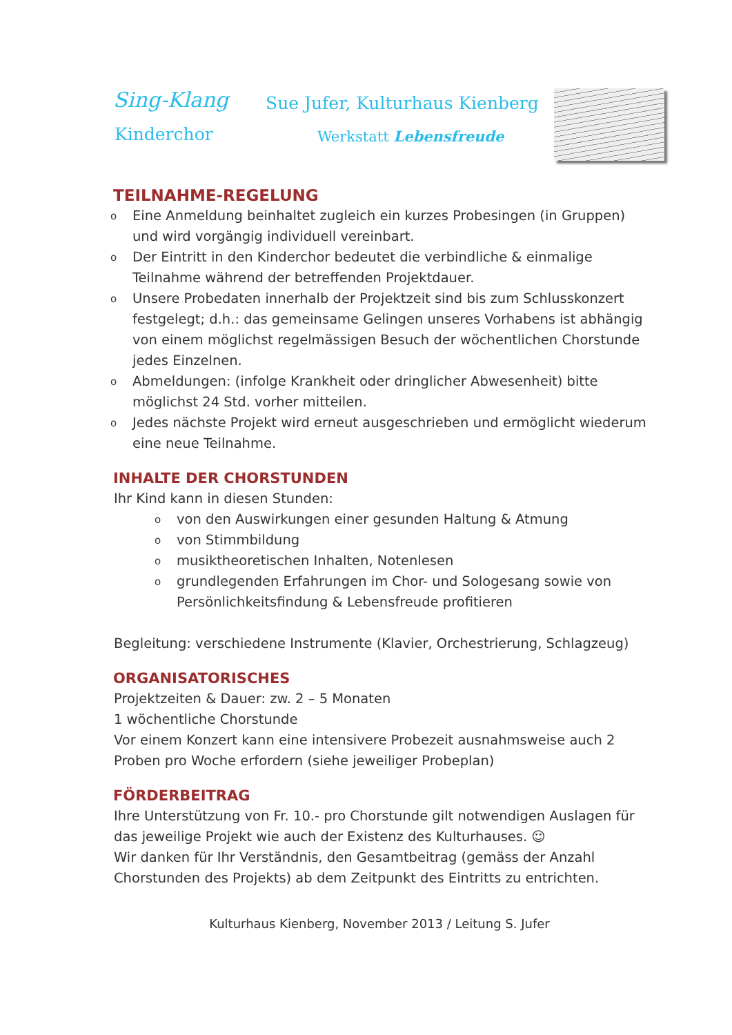Sing-Klang
Kinderchor
Sue Jufer, Kulturhaus Kienberg
Werkstatt Lebensfreude
TEILNAHME-REGELUNG
o Eine Anmeldung beinhaltet zugleich ein kurzes Probesingen (in Gruppen) und wird vorgängig individuell vereinbart.
o Der Eintritt in den Kinderchor bedeutet die verbindliche & einmalige Teilnahme während der betreffenden Projektdauer.
o Unsere Probedaten innerhalb der Projektzeit sind bis zum Schlusskonzert festgelegt; d.h.: das gemeinsame Gelingen unseres Vorhabens ist abhängig von einem möglichst regelmässigen Besuch der wöchentlichen Chorstunde jedes Einzelnen.
o Abmeldungen: (infolge Krankheit oder dringlicher Abwesenheit) bitte möglichst 24 Std. vorher mitteilen.
o Jedes nächste Projekt wird erneut ausgeschrieben und ermöglicht wiederum eine neue Teilnahme.
INHALTE DER CHORSTUNDEN
Ihr Kind kann in diesen Stunden:
ovon den Auswirkungen einer gesunden Haltung & Atmung
ovon Stimmbildung
omusiktheoretischen Inhalten, Notenlesen
ogrundlegenden Erfahrungen im Chor- und Sologesang sowie von Persönlichkeitsfindung & Lebensfreude profitieren
Begleitung: verschiedene Instrumente (Klavier, Orchestrierung, Schlagzeug)
ORGANISATORISCHES
Projektzeiten & Dauer: zw. 2 – 5 Monaten
1 wöchentliche Chorstunde
Vor einem Konzert kann eine intensivere Probezeit ausnahmsweise auch 2 Proben pro Woche erfordern (siehe jeweiliger Probeplan)
FÖRDERBEITRAG
Ihre Unterstützung von Fr. 10.- pro Chorstunde gilt notwendigen Auslagen für das jeweilige Projekt wie auch der Existenz des Kulturhauses. ☺
Wir danken für Ihr Verständnis, den Gesamtbeitrag (gemäss der Anzahl Chorstunden des Projekts) ab dem Zeitpunkt des Eintritts zu entrichten.
Kulturhaus Kienberg, November 2013 / Leitung S. Jufer